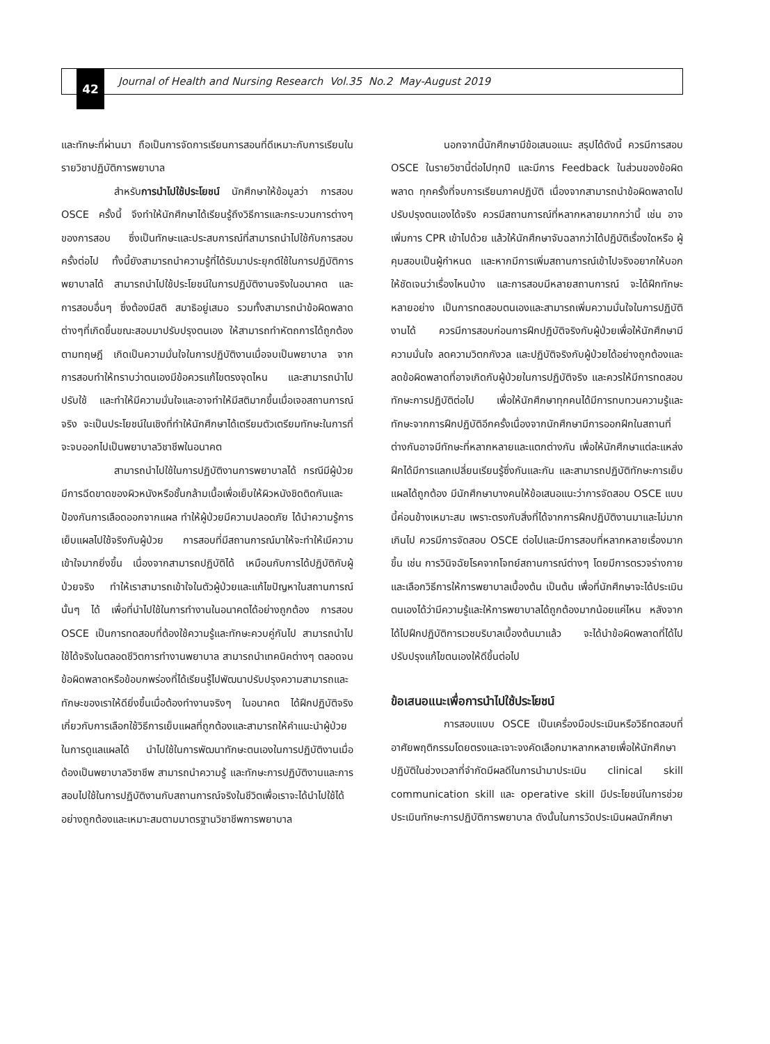42
Journal of Health and Nursing Research Vol.35 No.2 May-August 2019
และทักษะที่ผ่านมา ถือเป็นการจัดการเรียนการสอนที่ดีเหมาะกับการเรียนในรายวิชาปฏิบัติการพยาบาล
สำหรับการนำไปใช้ประโยชน์ นักศึกษาให้ข้อมูลว่า การสอบ OSCE ครั้งนี้ จึงทำให้นักศึกษาได้เรียนรู้ถึงวิธีการและกระบวนการต่างๆ ของการสอบ ซึ่งเป็นทักษะและประสบการณ์ที่สามารถนำไปใช้กับการสอบครั้งต่อไป ทั้งนี้ยังสามารถนำความรู้ที่ได้รับมาประยุกต์ใช้ในการปฏิบัติการพยาบาลได้ สามารถนำไปใช้ประโยชน์ในการปฏิบัติงานจริงในอนาคต และการสอบอื่นๆ ซึ่งต้องมีสติ สมาธิอยู่เสมอ รวมทั้งสามารถนำข้อผิดพลาดต่างๆที่เกิดขึ้นขณะสอบมาปรับปรุงตนเอง ให้สามารถทำหัตถการได้ถูกต้องตามทฤษฎี เกิดเป็นความมั่นใจในการปฏิบัติงานเมื่อจบเป็นพยาบาล จากการสอบทำให้ทราบว่าตนเองมีข้อควรแก้ไขตรงจุดไหน และสามารถนำไปปรับใช้ และทำให้มีความมั่นใจและอาจทำให้มีสติมากขึ้นเมื่อเจอสถานการณ์จริง จะเป็นประโยชน์ในเชิงที่ทำให้นักศึกษาได้เตรียมตัวเตรียมทักษะในการที่จะจบออกไปเป็นพยาบาลวิชาชีพในอนาคต
สามารถนำไปใช้ในการปฏิบัติงานการพยาบาลได้ กรณีมีผู้ป่วยมีการฉีดขาดของผิวหนังหรือชั้นกล้ามเนื้อเพื่อเย็บให้ผิวหนังชิดติดกันและป้องกันการเลือดออกจากแผล ทำให้ผู้ป่วยมีความปลอดภัย ได้นำความรู้การเย็บแผลไปใช้จริงกับผู้ป่วย การสอบที่มีสถานการณ์มาให้จะทำให้เมีความเข้าใจมากยิ่งขึ้น เนื่องจากสามารถปฏิบัติได้ เหมือนกับการได้ปฏิบัติกับผู้ป่วยจริง ทำให้เราสามารถเข้าใจในตัวผู้ป่วยและแก้ไขปัญหาในสถานการณ์นั้นๆ ได้ เพื่อที่นำไปใช้ในการทำงานในอนาคตได้อย่างถูกต้อง การสอบ OSCE เป็นการทดสอบที่ต้องใช้ความรู้และทักษะควบคู่กันไป สามารถนำไปใช้ได้จริงในตลอดชีวิตการทำงานพยาบาล สามารถนำเทคนิคต่างๆ ตลอดจนข้อผิดพลาดหรือข้อบกพร่องที่ได้เรียนรู้ไปพัฒนาปรับปรุงความสามารถและทักษะของเราให้ดียิ่งขึ้นเมื่อต้องทำงานจริงๆ ในอนาคต ได้ฝึกปฏิบัติจริงเกี่ยวกับการเลือกใช้วิธีการเย็บแผลที่ถูกต้องและสามารถให้คำแนะนำผู้ป่วยในการดูแลแผลได้ นำไปใช้ในการพัฒนาทักษะตนเองในการปฏิบัติงานเมื่อต้องเป็นพยาบาลวิชาชีพ สามารถนำความรู้ และทักษะการปฏิบัติงานและการสอบไปใช้ในการปฏิบัติงานกับสถานการณ์จริงในชีวิตเพื่อเราจะได้นำไปใช้ได้อย่างถูกต้องและเหมาะสมตามมาตรฐานวิชาชีพการพยาบาล
นอกจากนี้นักศึกษามีข้อเสนอแนะ สรุปได้ดังนี้ ควรมีการสอบ OSCE ในรายวิชานี้ต่อไปทุกปี และมีการ Feedback ในส่วนของข้อผิดพลาด ทุกครั้งที่จบการเรียนภาคปฏิบัติ เนื่องจากสามารถนำข้อผิดพลาดไปปรับปรุงตนเองได้จริง ควรมีสถานการณ์ที่หลากหลายมากกว่านี้ เช่น อาจเพิ่มการ CPR เข้าไปด้วย แล้วให้นักศึกษาจับฉลากว่าได้ปฏิบัติเรื่องใดหรือ ผู้คุมสอบเป็นผู้กำหนด และหากมีการเพิ่มสถานการณ์เข้าไปจริงอยากให้บอกให้ชัดเจนว่าเรื่องไหนบ้าง และการสอบมีหลายสถานการณ์ จะได้ฝึกทักษะหลายอย่าง เป็นการทดสอบตนเองและสามารถเพิ่มความมั่นใจในการปฏิบัติงานได้ ควรมีการสอบก่อนการฝึกปฏิบัติจริงกับผู้ป่วยเพื่อให้นักศึกษามีความมั่นใจ ลดความวิตกกังวล และปฏิบัติจริงกับผู้ป่วยได้อย่างถูกต้องและลดข้อผิดพลาดที่อาจเกิดกับผู้ป่วยในการปฏิบัติจริง และควรให้มีการทดสอบทักษะการปฏิบัติต่อไป เพื่อให้นักศึกษาทุกคนได้มีการทบทวนความรู้และทักษะจากการฝึกปฏิบัติอีกครั้งเนื่องจากนักศึกษามีการออกฝึกในสถานที่ต่างกันอาจมีทักษะที่หลากหลายและแตกต่างกัน เพื่อให้นักศึกษาแต่ละแหล่งฝึกได้มีการแลกเปลี่ยนเรียนรู้ซึ่งกันและกัน และสามารถปฏิบัติทักษะการเย็บแผลได้ถูกต้อง มีนักศึกษาบางคนให้ข้อเสนอแนะว่าการจัดสอบ OSCE แบบนี้ค่อนข้างเหมาะสม เพราะตรงกับสิ่งที่ได้จากการฝึกปฏิบัติงานมาและไม่มากเกินไป ควรมีการจัดสอบ OSCE ต่อไปและมีการสอบที่หลากหลายเรื่องมากขึ้น เช่น การวินิจฉัยโรคจากโจทย์สถานการณ์ต่างๆ โดยมีการตรวจร่างกายและเลือกวิธีการให้การพยาบาลเบื้องต้น เป็นต้น เพื่อที่นักศึกษาจะได้ประเมินตนเองได้ว่ามีความรู้และให้การพยาบาลได้ถูกต้องมากน้อยแค่ไหน หลังจากได้ไปฝึกปฏิบัติการเวชบริบาลเบื้องต้นมาแล้ว จะได้นำข้อผิดพลาดที่ได้ไปปรับปรุงแก้ไขตนเองให้ดีขึ้นต่อไป
ข้อเสนอแนะเพื่อการนำไปใช้ประโยชน์
การสอบแบบ OSCE เป็นเครื่องมือประเมินหรือวิธีทดสอบที่อาศัยพฤติกรรมโดยตรงและเจาะจงคัดเลือกมาหลากหลายเพื่อให้นักศึกษาปฏิบัติในช่วงเวลาที่จำกัดมีผลดีในการนำมาประเมิน clinical skill communication skill และ operative skill มีประโยชน์ในการช่วย ประเมินทักษะการปฏิบัติการพยาบาล ดังนั้นในการวัดประเมินผลนักศึกษา